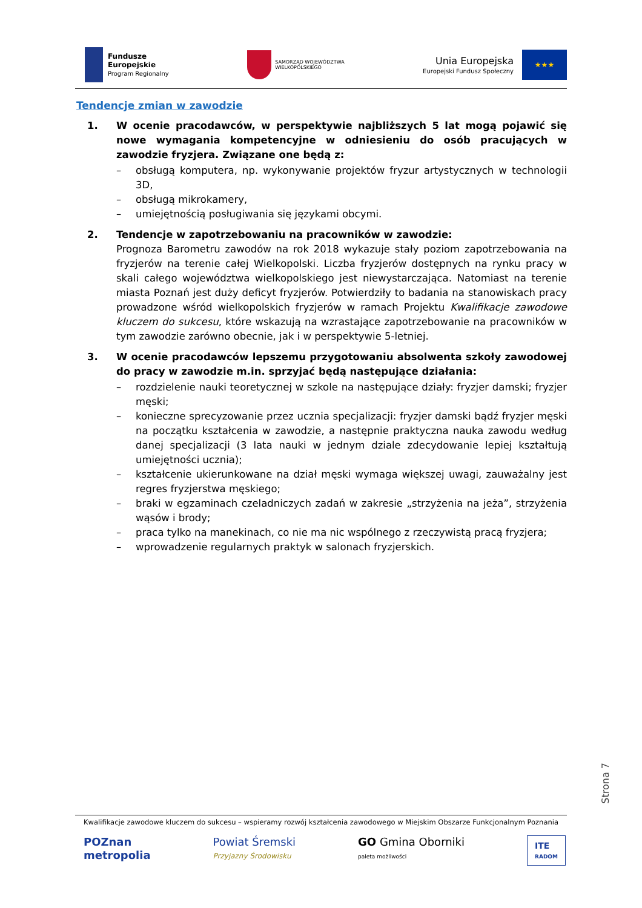Fundusze
Europejskie
Program Regionalny
SAMORZĄD WOJEWÓDZTWA
WIELKOPOLSKIEGO
Unia Europejska
Europejski Fundusz Społeczny
★★★
Tendencje zmian w zawodzie
1. W ocenie pracodawców, w perspektywie najbliższych 5 lat mogą pojawić się nowe wymagania kompetencyjne w odniesieniu do osób pracujących w zawodzie fryzjera. Związane one będą z:
– obsługą komputera, np. wykonywanie projektów fryzur artystycznych w technologii 3D,
– obsługą mikrokamery,
– umiejętnością posługiwania się językami obcymi.
2. Tendencje w zapotrzebowaniu na pracowników w zawodzie:
Prognoza Barometru zawodów na rok 2018 wykazuje stały poziom zapotrzebowania na fryzjerów na terenie całej Wielkopolski. Liczba fryzjerów dostępnych na rynku pracy w skali całego województwa wielkopolskiego jest niewystarczająca. Natomiast na terenie miasta Poznań jest duży deficyt fryzjerów. Potwierdziły to badania na stanowiskach pracy prowadzone wśród wielkopolskich fryzjerów w ramach Projektu Kwalifikacje zawodowe kluczem do sukcesu, które wskazują na wzrastające zapotrzebowanie na pracowników w tym zawodzie zarówno obecnie, jak i w perspektywie 5-letniej.
3. W ocenie pracodawców lepszemu przygotowaniu absolwenta szkoły zawodowej do pracy w zawodzie m.in. sprzyjać będą następujące działania:
– rozdzielenie nauki teoretycznej w szkole na następujące działy: fryzjer damski; fryzjer męski;
– konieczne sprecyzowanie przez ucznia specjalizacji: fryzjer damski bądź fryzjer męski na początku kształcenia w zawodzie, a następnie praktyczna nauka zawodu według danej specjalizacji (3 lata nauki w jednym dziale zdecydowanie lepiej kształtują umiejętności ucznia);
– kształcenie ukierunkowane na dział męski wymaga większej uwagi, zauważalny jest regres fryzjerstwa męskiego;
– braki w egzaminach czeladniczych zadań w zakresie „strzyżenia na jeża”, strzyżenia wąsów i brody;
– praca tylko na manekinach, co nie ma nic wspólnego z rzeczywistą pracą fryzjera;
– wprowadzenie regularnych praktyk w salonach fryzjerskich.
Strona 7
Kwalifikacje zawodowe kluczem do sukcesu – wspieramy rozwój kształcenia zawodowego w Miejskim Obszarze Funkcjonalnym Poznania
POZnan
metropolia
Powiat Śremski
Przyjazny Środowisku
GO Gmina Oborniki
paleta możliwości
ITE
RADOM